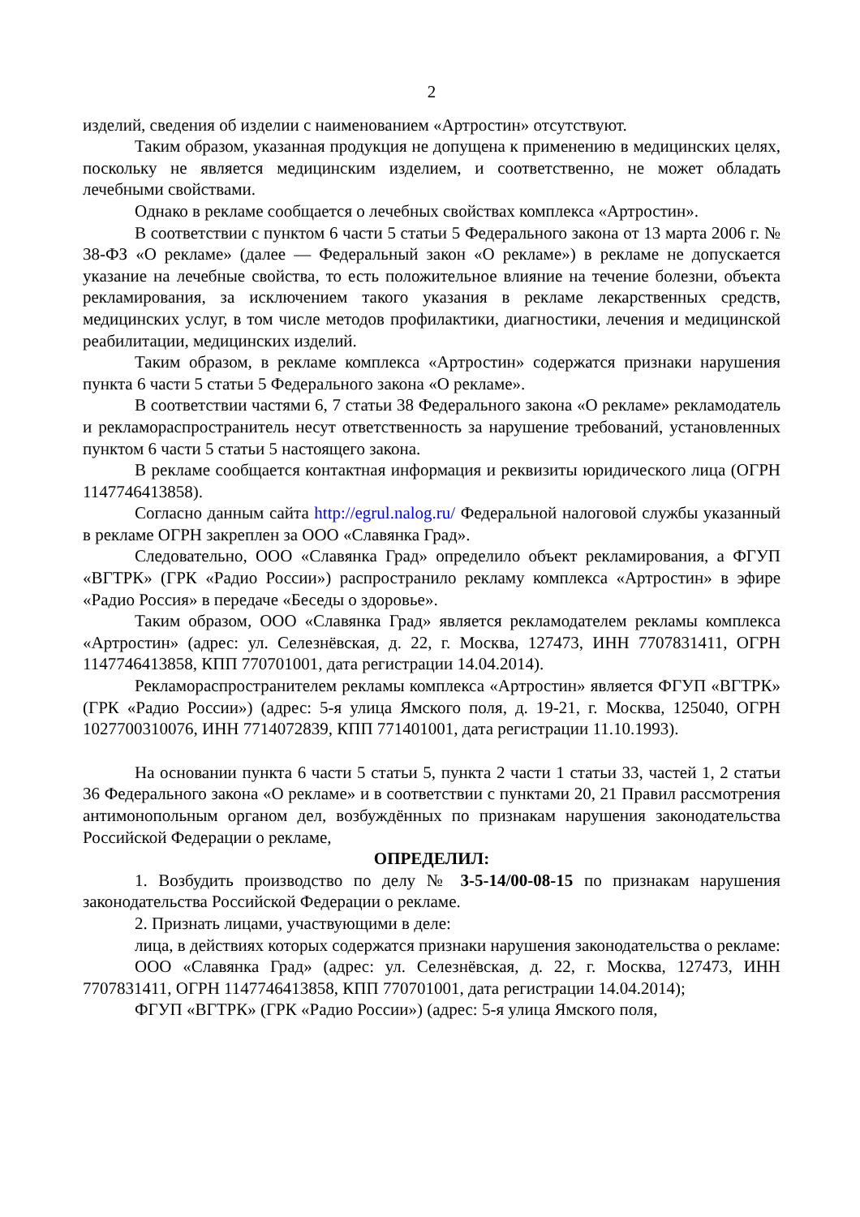2
изделий, сведения об изделии с наименованием «Артростин» отсутствуют.
Таким образом, указанная продукция не допущена к применению в медицинских целях, поскольку не является медицинским изделием, и соответственно, не может обладать лечебными свойствами.
Однако в рекламе сообщается о лечебных свойствах комплекса «Артростин».
В соответствии с пунктом 6 части 5 статьи 5 Федерального закона от 13 марта 2006 г. № 38-ФЗ «О рекламе» (далее — Федеральный закон «О рекламе») в рекламе не допускается указание на лечебные свойства, то есть положительное влияние на течение болезни, объекта рекламирования, за исключением такого указания в рекламе лекарственных средств, медицинских услуг, в том числе методов профилактики, диагностики, лечения и медицинской реабилитации, медицинских изделий.
Таким образом, в рекламе комплекса «Артростин» содержатся признаки нарушения пункта 6 части 5 статьи 5 Федерального закона «О рекламе».
В соответствии частями 6, 7 статьи 38 Федерального закона «О рекламе» рекламодатель и рекламораспространитель несут ответственность за нарушение требований, установленных пунктом 6 части 5 статьи 5 настоящего закона.
В рекламе сообщается контактная информация и реквизиты юридического лица (ОГРН 1147746413858).
Согласно данным сайта http://egrul.nalog.ru/ Федеральной налоговой службы указанный в рекламе ОГРН закреплен за ООО «Славянка Град».
Следовательно, ООО «Славянка Град» определило объект рекламирования, а ФГУП «ВГТРК» (ГРК «Радио России») распространило рекламу комплекса «Артростин» в эфире «Радио Россия» в передаче «Беседы о здоровье».
Таким образом, ООО «Славянка Град» является рекламодателем рекламы комплекса «Артростин» (адрес: ул. Селезнёвская, д. 22, г. Москва, 127473, ИНН 7707831411, ОГРН 1147746413858, КПП 770701001, дата регистрации 14.04.2014).
Рекламораспространителем рекламы комплекса «Артростин» является ФГУП «ВГТРК» (ГРК «Радио России») (адрес: 5-я улица Ямского поля, д. 19-21, г. Москва, 125040, ОГРН 1027700310076, ИНН 7714072839, КПП 771401001, дата регистрации 11.10.1993).
На основании пункта 6 части 5 статьи 5, пункта 2 части 1 статьи 33, частей 1, 2 статьи 36 Федерального закона «О рекламе» и в соответствии с пунктами 20, 21 Правил рассмотрения антимонопольным органом дел, возбуждённых по признакам нарушения законодательства Российской Федерации о рекламе,
ОПРЕДЕЛИЛ:
1. Возбудить производство по делу № 3-5-14/00-08-15 по признакам нарушения законодательства Российской Федерации о рекламе.
2. Признать лицами, участвующими в деле:
лица, в действиях которых содержатся признаки нарушения законодательства о рекламе:
ООО «Славянка Град» (адрес: ул. Селезнёвская, д. 22, г. Москва, 127473, ИНН 7707831411, ОГРН 1147746413858, КПП 770701001, дата регистрации 14.04.2014);
ФГУП «ВГТРК» (ГРК «Радио России») (адрес: 5-я улица Ямского поля,